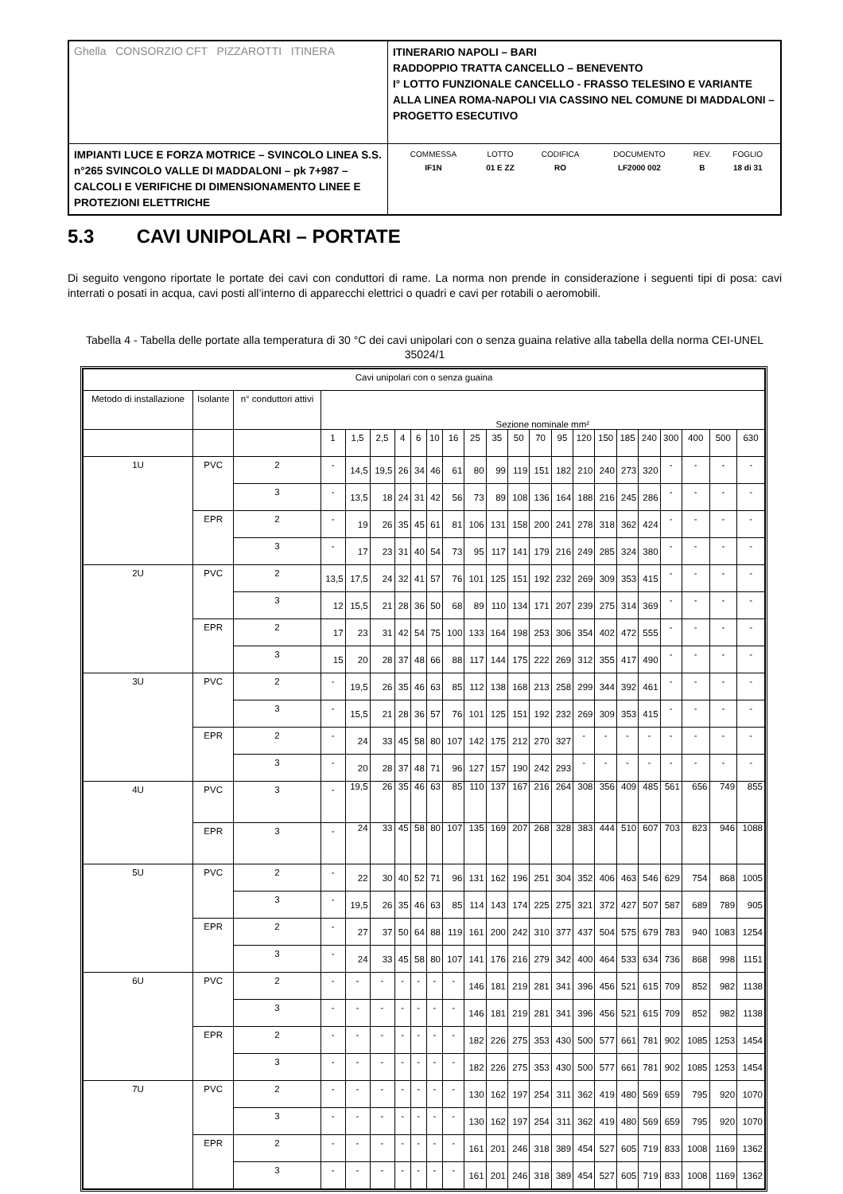| Ghella CONSORZIO CFT PIZZAROTTI ITINERA | ITINERARIO NAPOLI – BARI RADDOPPIO TRATTA CANCELLO – BENEVENTO I° LOTTO FUNZIONALE CANCELLO - FRASSO TELESINO E VARIANTE ALLA LINEA ROMA-NAPOLI VIA CASSINO NEL COMUNE DI MADDALONI – PROGETTO ESECUTIVO |
| IMPIANTI LUCE E FORZA MOTRICE – SVINCOLO LINEA S.S. n°265 SVINCOLO VALLE DI MADDALONI – pk 7+987 –CALCOLI E VERIFICHE DI DIMENSIONAMENTO LINEE E PROTEZIONI ELETTRICHE | / COMMESSA / LOTTO / CODIFICA / DOCUMENTO / REV. / FOGLIO / / IF1N / 01 E ZZ / RO / LF2000 002 / B / 18 di 31 / |
5.3 CAVI UNIPOLARI – PORTATE
Di seguito vengono riportate le portate dei cavi con conduttori di rame. La norma non prende in considerazione i seguenti tipi di posa: cavi interrati o posati in acqua, cavi posti all’interno di apparecchi elettrici o quadri e cavi per rotabili o aeromobili.
Tabella 4 - Tabella delle portate alla temperatura di 30 °C dei cavi unipolari con o senza guaina relative alla tabella della norma CEI-UNEL 35024/1
| Cavi unipolari con o senza guaina | | | | | | | | | | | | | | | | | | | | | | |
| --- | --- | --- | --- | --- | --- | --- | --- | --- | --- | --- | --- | --- | --- | --- | --- | --- | --- | --- | --- | --- | --- | --- |
| Metodo di installazione | Isolante | n° conduttori attivi | Sezione nominale mm² | | | | | | | | | | | | | | | | | | | |
| | | | 1 | 1,5 | 2,5 | 4 | 6 | 10 | 16 | 25 | 35 | 50 | 70 | 95 | 120 | 150 | 185 | 240 | 300 | 400 | 500 | 630 |
| 1U | PVC | 2 | - | 14,5 | 19,5 | 26 | 34 | 46 | 61 | 80 | 99 | 119 | 151 | 182 | 210 | 240 | 273 | 320 | - | - | - | - |
| | | 3 | - | 13,5 | 18 | 24 | 31 | 42 | 56 | 73 | 89 | 108 | 136 | 164 | 188 | 216 | 245 | 286 | - | - | - | - |
| | EPR | 2 | - | 19 | 26 | 35 | 45 | 61 | 81 | 106 | 131 | 158 | 200 | 241 | 278 | 318 | 362 | 424 | - | - | - | - |
| | | 3 | - | 17 | 23 | 31 | 40 | 54 | 73 | 95 | 117 | 141 | 179 | 216 | 249 | 285 | 324 | 380 | - | - | - | - |
| 2U | PVC | 2 | 13,5 | 17,5 | 24 | 32 | 41 | 57 | 76 | 101 | 125 | 151 | 192 | 232 | 269 | 309 | 353 | 415 | - | - | - | - |
| | | 3 | 12 | 15,5 | 21 | 28 | 36 | 50 | 68 | 89 | 110 | 134 | 171 | 207 | 239 | 275 | 314 | 369 | - | - | - | - |
| | EPR | 2 | 17 | 23 | 31 | 42 | 54 | 75 | 100 | 133 | 164 | 198 | 253 | 306 | 354 | 402 | 472 | 555 | - | - | - | - |
| | | 3 | 15 | 20 | 28 | 37 | 48 | 66 | 88 | 117 | 144 | 175 | 222 | 269 | 312 | 355 | 417 | 490 | - | - | - | - |
| 3U | PVC | 2 | - | 19,5 | 26 | 35 | 46 | 63 | 85 | 112 | 138 | 168 | 213 | 258 | 299 | 344 | 392 | 461 | - | - | - | - |
| | | 3 | - | 15,5 | 21 | 28 | 36 | 57 | 76 | 101 | 125 | 151 | 192 | 232 | 269 | 309 | 353 | 415 | - | - | - | - |
| | EPR | 2 | - | 24 | 33 | 45 | 58 | 80 | 107 | 142 | 175 | 212 | 270 | 327 | - | - | - | - | - | - | - | - |
| | | 3 | - | 20 | 28 | 37 | 48 | 71 | 96 | 127 | 157 | 190 | 242 | 293 | - | - | - | - | - | - | - | - |
| 4U | PVC | 3 | - | 19,5 | 26 | 35 | 46 | 63 | 85 | 110 | 137 | 167 | 216 | 264 | 308 | 356 | 409 | 485 | 561 | 656 | 749 | 855 |
| | EPR | 3 | - | 24 | 33 | 45 | 58 | 80 | 107 | 135 | 169 | 207 | 268 | 328 | 383 | 444 | 510 | 607 | 703 | 823 | 946 | 1088 |
| 5U | PVC | 2 | - | 22 | 30 | 40 | 52 | 71 | 96 | 131 | 162 | 196 | 251 | 304 | 352 | 406 | 463 | 546 | 629 | 754 | 868 | 1005 |
| | | 3 | - | 19,5 | 26 | 35 | 46 | 63 | 85 | 114 | 143 | 174 | 225 | 275 | 321 | 372 | 427 | 507 | 587 | 689 | 789 | 905 |
| | EPR | 2 | - | 27 | 37 | 50 | 64 | 88 | 119 | 161 | 200 | 242 | 310 | 377 | 437 | 504 | 575 | 679 | 783 | 940 | 1083 | 1254 |
| | | 3 | - | 24 | 33 | 45 | 58 | 80 | 107 | 141 | 176 | 216 | 279 | 342 | 400 | 464 | 533 | 634 | 736 | 868 | 998 | 1151 |
| 6U | PVC | 2 | - | - | - | - | - | - | - | 146 | 181 | 219 | 281 | 341 | 396 | 456 | 521 | 615 | 709 | 852 | 982 | 1138 |
| | | 3 | - | - | - | - | - | - | - | 146 | 181 | 219 | 281 | 341 | 396 | 456 | 521 | 615 | 709 | 852 | 982 | 1138 |
| | EPR | 2 | - | - | - | - | - | - | - | 182 | 226 | 275 | 353 | 430 | 500 | 577 | 661 | 781 | 902 | 1085 | 1253 | 1454 |
| | | 3 | - | - | - | - | - | - | - | 182 | 226 | 275 | 353 | 430 | 500 | 577 | 661 | 781 | 902 | 1085 | 1253 | 1454 |
| 7U | PVC | 2 | - | - | - | - | - | - | - | 130 | 162 | 197 | 254 | 311 | 362 | 419 | 480 | 569 | 659 | 795 | 920 | 1070 |
| | | 3 | - | - | - | - | - | - | - | 130 | 162 | 197 | 254 | 311 | 362 | 419 | 480 | 569 | 659 | 795 | 920 | 1070 |
| | EPR | 2 | - | - | - | - | - | - | - | 161 | 201 | 246 | 318 | 389 | 454 | 527 | 605 | 719 | 833 | 1008 | 1169 | 1362 |
| | | 3 | - | - | - | - | - | - | - | 161 | 201 | 246 | 318 | 389 | 454 | 527 | 605 | 719 | 833 | 1008 | 1169 | 1362 |